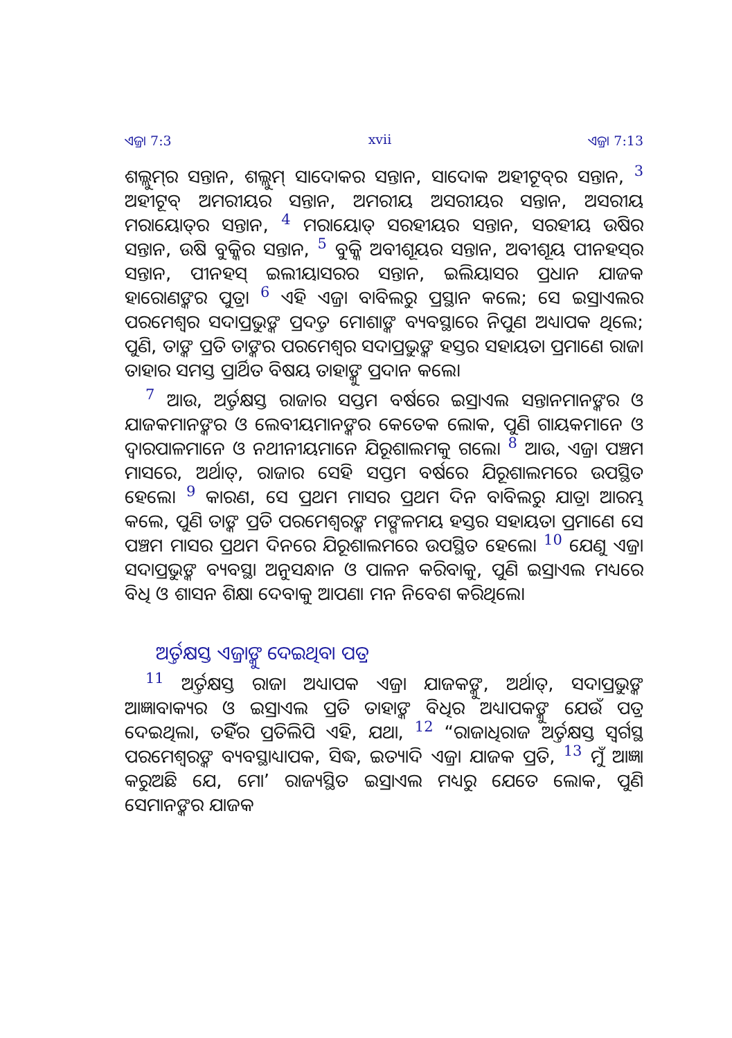ଏଜ୍ରା 7:3 xvii ଏଜ୍ରା 7:13
ଶଲ୍ଲୁମ୍‍ର ସନ୍ତାନ, ଶଲ୍ଲୁମ୍ ସାଦୋକର ସନ୍ତାନ, ସାଦୋକ ଅହୀଟୂବ୍‍ର ସନ୍ତାନ, 3 ଅହୀଟୂବ୍ ଅମରୀୟର ସନ୍ତାନ, ଅମରୀୟ ଅସରୀୟର ସନ୍ତାନ, ଅସରୀୟ ମରାୟୋତ୍‍ର ସନ୍ତାନ, 4 ମରାୟୋତ୍ ସରହୀୟର ସନ୍ତାନ, ସରହୀୟ ଉଷିର ସନ୍ତାନ, ଉଷି ବୁକ୍କିର ସନ୍ତାନ, 5 ବୁକ୍କି ଅବୀଶୂୟର ସନ୍ତାନ, ଅବୀଶୂୟ ପୀନହସ୍‍ର ସନ୍ତାନ, ପୀନହସ୍ ଇଲୀୟାସରର ସନ୍ତାନ, ଇଲିୟାସର ପ୍ରଧାନ ଯାଜକ ହାରୋଣଙ୍କର ପୁତ୍ର। 6 ଏହି ଏଜ୍ରା ବାବିଲରୁ ପ୍ରସ୍ଥାନ କଲେ; ସେ ଇସ୍ରାଏଲର ପରମେଶ୍ୱର ସଦାପ୍ରଭୁଙ୍କ ପ୍ରଦତ୍ତ ମୋଶାଙ୍କ ବ୍ୟବସ୍ଥାରେ ନିପୁଣ ଅଧ୍ୟାପକ ଥିଲେ; ପୁଣି, ତାଙ୍କ ପ୍ରତି ତାଙ୍କର ପରମେଶ୍ୱର ସଦାପ୍ରଭୁଙ୍କ ହସ୍ତର ସହାୟତା ପ୍ରମାଣେ ରାଜା ତାହାର ସମସ୍ତ ପ୍ରାର୍ଥିତ ବିଷୟ ତାହାଙ୍କୁ ପ୍ରଦାନ କଲେ।
7 ଆଉ, ଅର୍ତ୍ତକ୍ଷସ୍ତ ରାଜାର ସପ୍ତମ ବର୍ଷରେ ଇସ୍ରାଏଲ ସନ୍ତାନମାନଙ୍କର ଓ ଯାଜକମାନଙ୍କର ଓ ଲେବୀୟମାନଙ୍କର କେତେକ ଲୋକ, ପୁଣି ଗାୟକମାନେ ଓ ଦ୍ୱାରପାଳମାନେ ଓ ନଥୀନୀୟମାନେ ଯିରୂଶାଲମକୁ ଗଲେ। 8 ଆଉ, ଏଜ୍ରା ପଞ୍ଚମ ମାସରେ, ଅର୍ଥାତ୍, ରାଜାର ସେହି ସପ୍ତମ ବର୍ଷରେ ଯିରୂଶାଲମରେ ଉପସ୍ଥିତ ହେଲେ। 9 କାରଣ, ସେ ପ୍ରଥମ ମାସର ପ୍ରଥମ ଦିନ ବାବିଲରୁ ଯାତ୍ରା ଆରମ୍ଭ କଲେ, ପୁଣି ତାଙ୍କ ପ୍ରତି ପରମେଶ୍ୱରଙ୍କ ମଙ୍ଗଳମୟ ହସ୍ତର ସହାୟତା ପ୍ରମାଣେ ସେ ପଞ୍ଚମ ମାସର ପ୍ରଥମ ଦିନରେ ଯିରୂଶାଲମରେ ଉପସ୍ଥିତ ହେଲେ। 10 ଯେଣୁ ଏଜ୍ରା ସଦାପ୍ରଭୁଙ୍କ ବ୍ୟବସ୍ଥା ଅନୁସନ୍ଧାନ ଓ ପାଳନ କରିବାକୁ, ପୁଣି ଇସ୍ରାଏଲ ମଧ୍ୟରେ ବିଧି ଓ ଶାସନ ଶିକ୍ଷା ଦେବାକୁ ଆପଣା ମନ ନିବେଶ କରିଥିଲେ।
ଅର୍ତ୍ତକ୍ଷସ୍ତ ଏଜ୍ରାଙ୍କୁ ଦେଇଥିବା ପତ୍ର
11 ଅର୍ତ୍ତକ୍ଷସ୍ତ ରାଜା ଅଧ୍ୟାପକ ଏଜ୍ରା ଯାଜକଙ୍କୁ, ଅର୍ଥାତ୍, ସଦାପ୍ରଭୁଙ୍କ ଆଜ୍ଞାବାକ୍ୟର ଓ ଇସ୍ରାଏଲ ପ୍ରତି ତାହାଙ୍କ ବିଧିର ଅଧ୍ୟାପକଙ୍କୁ ଯେଉଁ ପତ୍ର ଦେଇଥିଲା, ତହିଁର ପ୍ରତିଲିପି ଏହି, ଯଥା, 12 “ରାଜାଧିରାଜ ଅର୍ତ୍ତକ୍ଷସ୍ତ ସ୍ୱର୍ଗସ୍ଥ ପରମେଶ୍ୱରଙ୍କ ବ୍ୟବସ୍ଥାଧ୍ୟାପକ, ସିଦ୍ଧ, ଇତ୍ୟାଦି ଏଜ୍ରା ଯାଜକ ପ୍ରତି, 13 ମୁଁ ଆଜ୍ଞା କରୁଅଛି ଯେ, ମୋʼ ରାଜ୍ୟସ୍ଥିତ ଇସ୍ରାଏଲ ମଧ୍ୟରୁ ଯେତେ ଲୋକ, ପୁଣି ସେମାନଙ୍କର ଯାଜକ